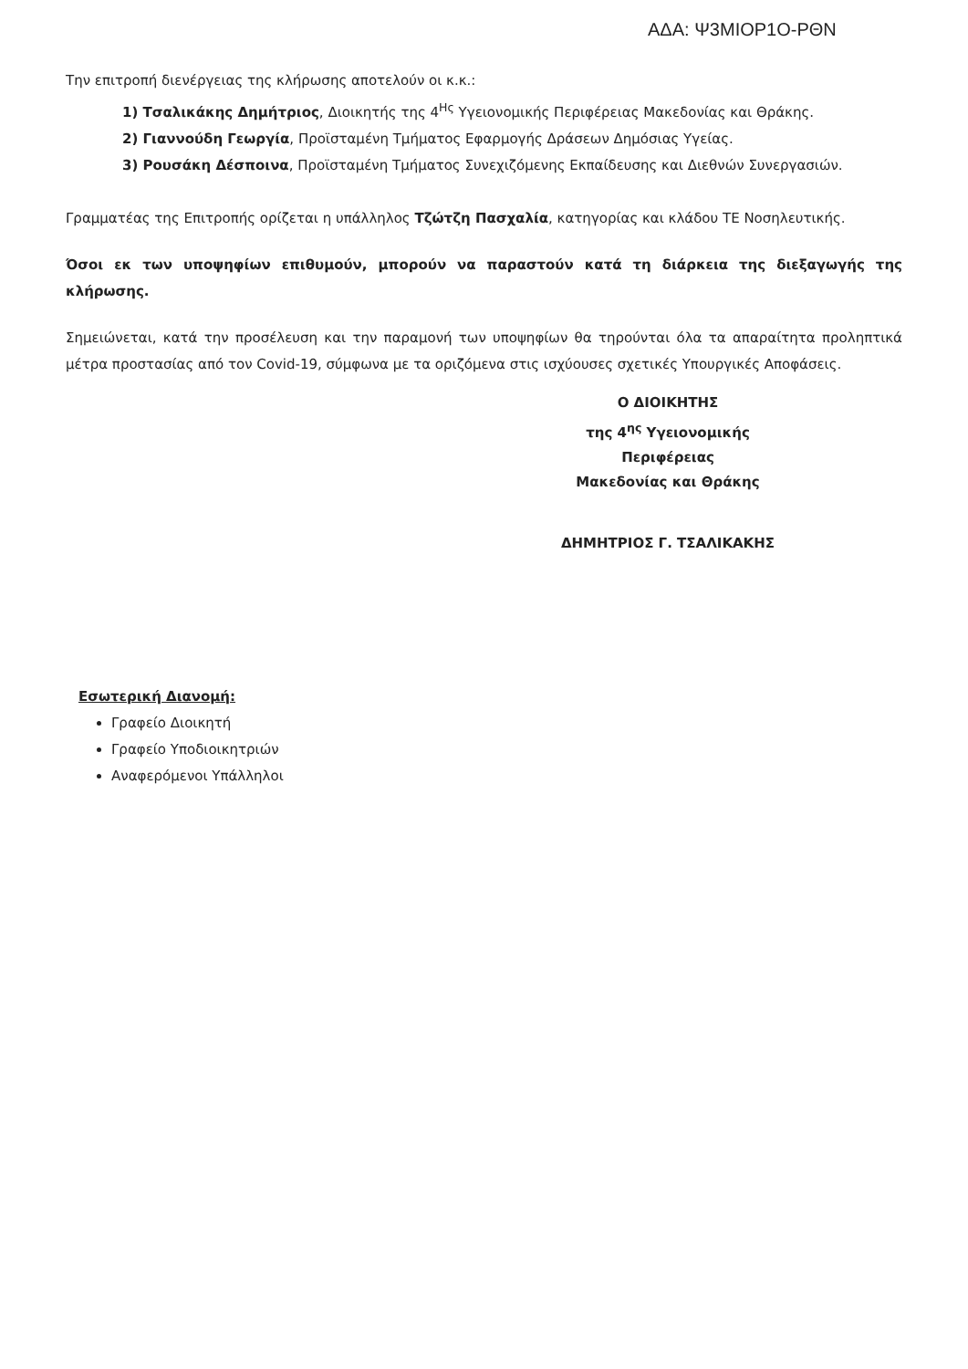ΑΔΑ: Ψ3ΜΙΟΡ1Ο-ΡΘΝ
Την επιτροπή διενέργειας της κλήρωσης αποτελούν οι κ.κ.:
1) Τσαλικάκης Δημήτριος, Διοικητής της 4<sup>Ης</sup> Υγειονομικής Περιφέρειας Μακεδονίας και Θράκης.
2) Γιαννούδη Γεωργία, Προϊσταμένη Τμήματος Εφαρμογής Δράσεων Δημόσιας Υγείας.
3) Ρουσάκη Δέσποινα, Προϊσταμένη Τμήματος Συνεχιζόμενης Εκπαίδευσης και Διεθνών Συνεργασιών.
Γραμματέας της Επιτροπής ορίζεται η υπάλληλος Τζώτζη Πασχαλία, κατηγορίας και κλάδου ΤΕ Νοσηλευτικής.
Όσοι εκ των υποψηφίων επιθυμούν, μπορούν να παραστούν κατά τη διάρκεια της διεξαγωγής της κλήρωσης.
Σημειώνεται, κατά την προσέλευση και την παραμονή των υποψηφίων θα τηρούνται όλα τα απαραίτητα προληπτικά μέτρα προστασίας από τον Covid-19, σύμφωνα με τα οριζόμενα στις ισχύουσες σχετικές Υπουργικές Αποφάσεις.
Ο ΔΙΟΙΚΗΤΗΣ
της 4<sup>ης</sup> Υγειονομικής Περιφέρειας
Μακεδονίας και Θράκης
ΔΗΜΗΤΡΙΟΣ Γ. ΤΣΑΛΙΚΑΚΗΣ
Εσωτερική Διανομή:
Γραφείο Διοικητή
Γραφείο Υποδιοικητριών
Αναφερόμενοι Υπάλληλοι